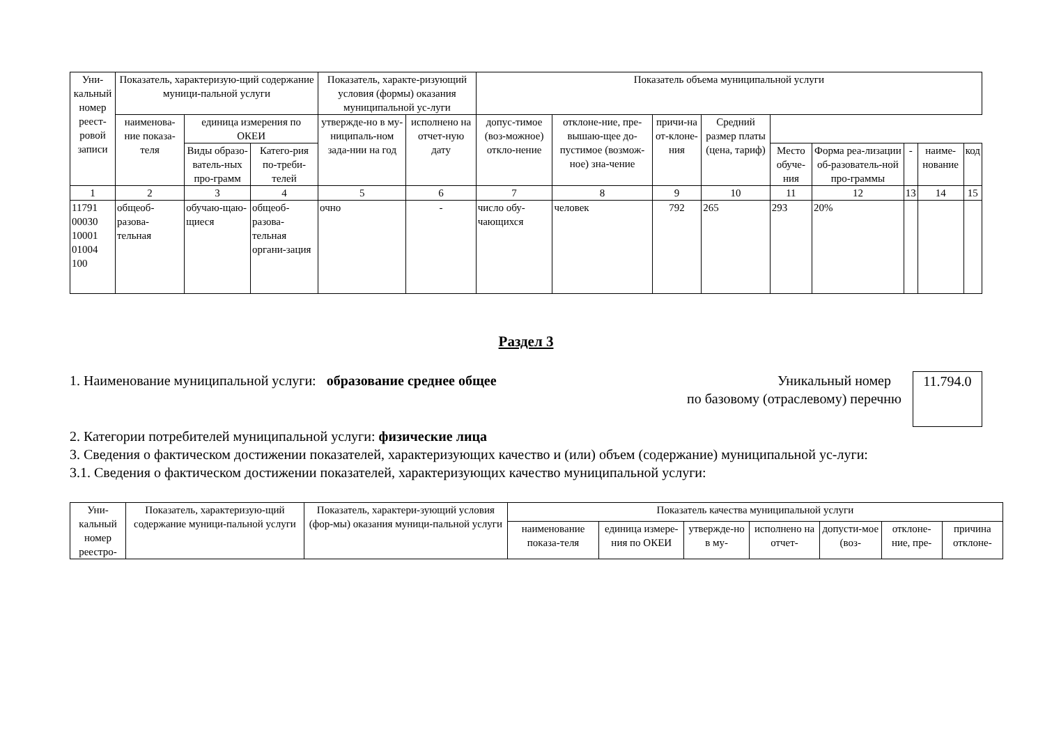| Уни-кальный номер реест-ровой записи | Показатель, характеризую-щий содержание муници-пальной услуги | | | Показатель, характе-ризующий условия (формы) оказания муниципальной ус-луги | | Показатель объема муниципальной услуги | | | | | | | | |
| --- | --- | --- | --- | --- | --- | --- | --- | --- | --- | --- | --- | --- | --- | --- |
| | наименова-ние показа-теля | единица измерения по ОКЕИ | | утвержде-но в му-ниципаль-ном зада-нии на год | исполнено на отчет-ную дату | допус-тимое (воз-можное) откло-нение | отклоне-ние, пре-вышаю-щее до-пустимое (возмож-ное) зна-чение | причи-на от-клоне-ния | Средний размер платы (цена, тариф) | | | | | |
| | | Виды образо-ватель-ных про-грамм | Катего-рия по-треби-телей | | | | | | | Место обуче-ния | Форма реа-лизации об-разователь-ной про-граммы | - | наиме-нование | код |
| 1 | 2 | 3 | 4 | 5 | 6 | 7 | 8 | 9 | 10 | 11 | 12 | 13 | 14 | 15 |
| 11791 00030 10001 01004 100 | общеоб-разова-тельная | обучаю-щаю-щиеся | общеоб-разова-тельная органи-зация | очно | - | число обу-чающихся | человек | 792 | 265 | 293 | 20% | | | |
Раздел 3
1. Наименование муниципальной услуги: образование среднее общее
Уникальный номер
по базовому (отраслевому) перечню
11.794.0
2. Категории потребителей муниципальной услуги: физические лица
3. Сведения о фактическом достижении показателей, характеризующих качество и (или) объем (содержание) муниципальной ус-луги:
3.1. Сведения о фактическом достижении показателей, характеризующих качество муниципальной услуги:
| Уни-кальный номер реестро- | Показатель, характеризую-щий содержание муници-пальной услуги | Показатель, характери-зующий условия (фор-мы) оказания муници-пальной услуги | Показатель качества муниципальной услуги | | | | | | |
| --- | --- | --- | --- | --- | --- | --- | --- | --- | --- |
| | | | наименование показа-теля | единица измере-ния по ОКЕИ | утвержде-но в му- | исполнено на отчет- | допусти-мое (воз- | отклоне-ние, пре- | причина отклоне- |